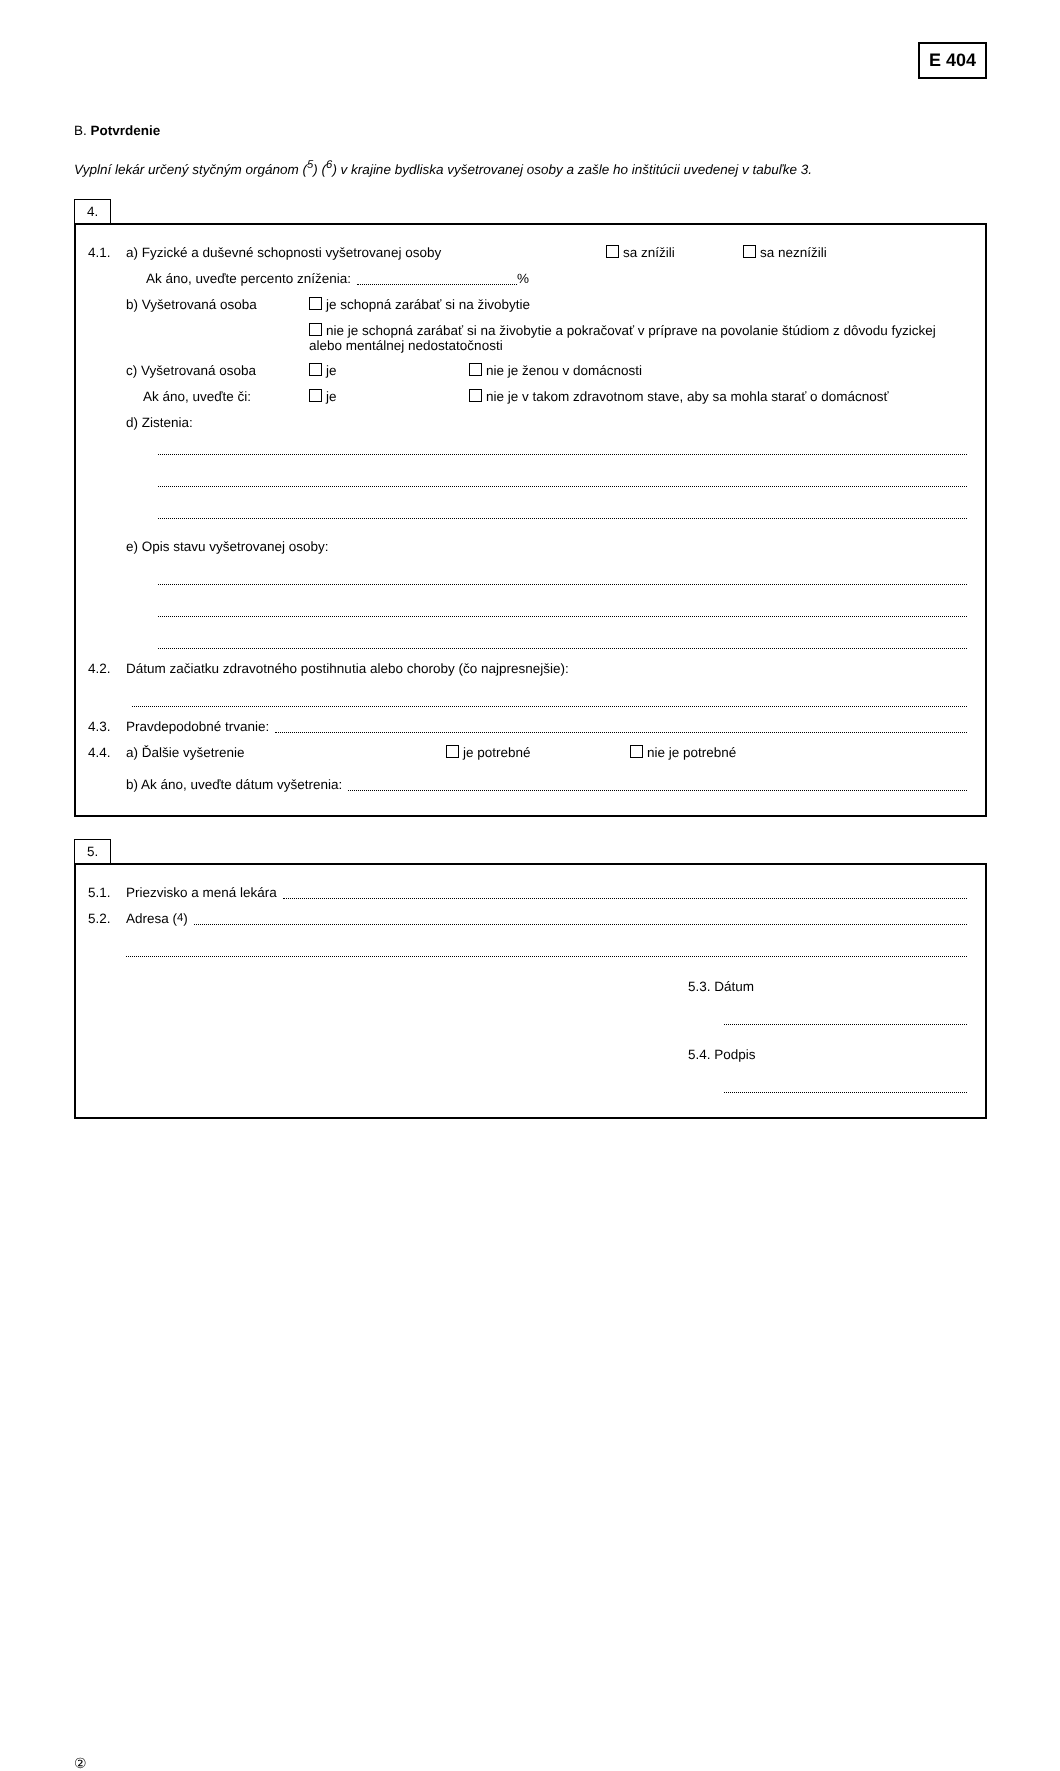E 404
B. Potvrdenie
Vyplní lekár určený styčným orgánom (<sup>5</sup>) (<sup>6</sup>) v krajine bydliska vyšetrovanej osoby a zašle ho inštitúcii uvedenej v tabuľke 3.
4.
4.1. a) Fyzické a duševné schopnosti vyšetrovanej osoby sa znížili sa neznížili
Ak áno, uveďte percento zníženia: %
b) Vyšetrovaná osoba je schopná zarábať si na živobytie
nie je schopná zarábať si na živobytie a pokračovať v príprave na povolanie štúdiom z dôvodu fyzickej alebo mentálnej nedostatočnosti
c) Vyšetrovaná osoba je nie je ženou v domácnosti
Ak áno, uveďte či: je nie je v takom zdravotnom stave, aby sa mohla starať o domácnosť
d) Zistenia:
e) Opis stavu vyšetrovanej osoby:
4.2. Dátum začiatku zdravotného postihnutia alebo choroby (čo najpresnejšie):
4.3. Pravdepodobné trvanie:
4.4. a) Ďalšie vyšetrenie je potrebné nie je potrebné
b) Ak áno, uveďte dátum vyšetrenia:
5.
5.1. Priezvisko a mená lekára
5.2. Adresa (<sup>4</sup>)
5.3. Dátum
5.4. Podpis
②